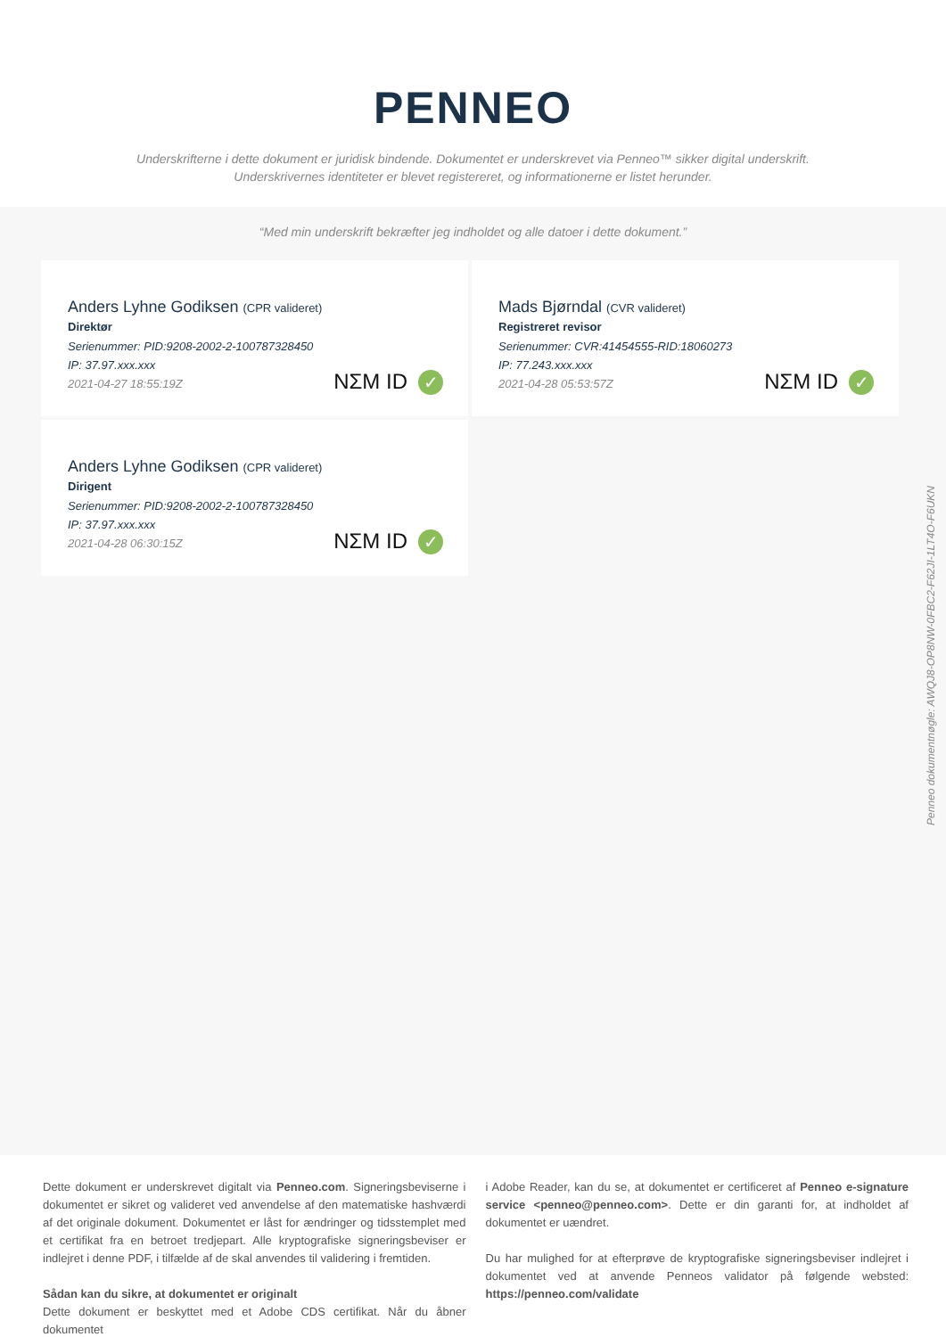PENNEO
Underskrifterne i dette dokument er juridisk bindende. Dokumentet er underskrevet via Penneo™ sikker digital underskrift.
Underskrivernes identiteter er blevet registereret, og informationerne er listet herunder.
“Med min underskrift bekræfter jeg indholdet og alle datoer i dette dokument.”
Anders Lyhne Godiksen (CPR valideret)
Direktør
Serienummer: PID:9208-2002-2-100787328450
IP: 37.97.xxx.xxx
2021-04-27 18:55:19Z
NΣM ID ✓
Mads Bjørndal (CVR valideret)
Registreret revisor
Serienummer: CVR:41454555-RID:18060273
IP: 77.243.xxx.xxx
2021-04-28 05:53:57Z
NΣM ID ✓
Anders Lyhne Godiksen (CPR valideret)
Dirigent
Serienummer: PID:9208-2002-2-100787328450
IP: 37.97.xxx.xxx
2021-04-28 06:30:15Z
NΣM ID ✓
Penneo dokumentnøgle: AWQJ8-OP8NW-0FBC2-F62JI-1LT4O-F6UKN
Dette dokument er underskrevet digitalt via Penneo.com. Signeringsbeviserne i dokumentet er sikret og valideret ved anvendelse af den matematiske hashværdi af det originale dokument. Dokumentet er låst for ændringer og tidsstemplet med et certifikat fra en betroet tredjepart. Alle kryptografiske signeringsbeviser er indlejret i denne PDF, i tilfælde af de skal anvendes til validering i fremtiden.
Sådan kan du sikre, at dokumentet er originalt
Dette dokument er beskyttet med et Adobe CDS certifikat. Når du åbner dokumentet
i Adobe Reader, kan du se, at dokumentet er certificeret af Penneo e-signature service <penneo@penneo.com>. Dette er din garanti for, at indholdet af dokumentet er uændret.
Du har mulighed for at efterprøve de kryptografiske signeringsbeviser indlejret i dokumentet ved at anvende Penneos validator på følgende websted: https://penneo.com/validate